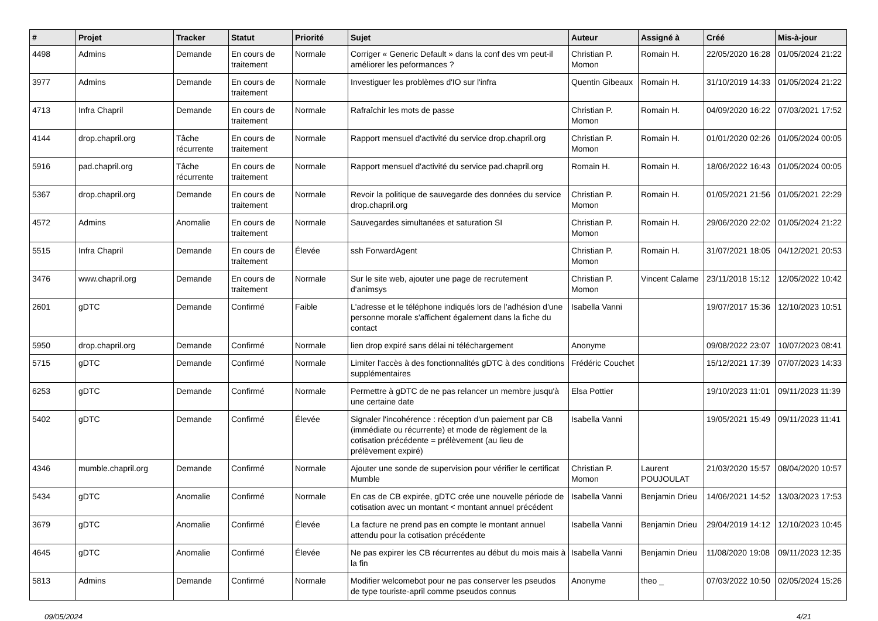| # | Projet | Tracker | Statut | Priorité | Sujet | Auteur | Assigné à | Créé | Mis-à-jour |
| --- | --- | --- | --- | --- | --- | --- | --- | --- | --- |
| 4498 | Admins | Demande | En cours de traitement | Normale | Corriger « Generic Default » dans la conf des vm peut-il améliorer les peformances ? | Christian P. Momon | Romain H. | 22/05/2020 16:28 | 01/05/2024 21:22 |
| 3977 | Admins | Demande | En cours de traitement | Normale | Investiguer les problèmes d'IO sur l'infra | Quentin Gibeaux | Romain H. | 31/10/2019 14:33 | 01/05/2024 21:22 |
| 4713 | Infra Chapril | Demande | En cours de traitement | Normale | Rafraîchir les mots de passe | Christian P. Momon | Romain H. | 04/09/2020 16:22 | 07/03/2021 17:52 |
| 4144 | drop.chapril.org | Tâche récurrente | En cours de traitement | Normale | Rapport mensuel d'activité du service drop.chapril.org | Christian P. Momon | Romain H. | 01/01/2020 02:26 | 01/05/2024 00:05 |
| 5916 | pad.chapril.org | Tâche récurrente | En cours de traitement | Normale | Rapport mensuel d'activité du service pad.chapril.org | Romain H. | Romain H. | 18/06/2022 16:43 | 01/05/2024 00:05 |
| 5367 | drop.chapril.org | Demande | En cours de traitement | Normale | Revoir la politique de sauvegarde des données du service drop.chapril.org | Christian P. Momon | Romain H. | 01/05/2021 21:56 | 01/05/2021 22:29 |
| 4572 | Admins | Anomalie | En cours de traitement | Normale | Sauvegardes simultanées et saturation SI | Christian P. Momon | Romain H. | 29/06/2020 22:02 | 01/05/2024 21:22 |
| 5515 | Infra Chapril | Demande | En cours de traitement | Élevée | ssh ForwardAgent | Christian P. Momon | Romain H. | 31/07/2021 18:05 | 04/12/2021 20:53 |
| 3476 | www.chapril.org | Demande | En cours de traitement | Normale | Sur le site web, ajouter une page de recrutement d'animsys | Christian P. Momon | Vincent Calame | 23/11/2018 15:12 | 12/05/2022 10:42 |
| 2601 | gDTC | Demande | Confirmé | Faible | L'adresse et le téléphone indiqués lors de l'adhésion d'une personne morale s'affichent également dans la fiche du contact | Isabella Vanni | | 19/07/2017 15:36 | 12/10/2023 10:51 |
| 5950 | drop.chapril.org | Demande | Confirmé | Normale | lien drop expiré sans délai ni téléchargement | Anonyme | | 09/08/2022 23:07 | 10/07/2023 08:41 |
| 5715 | gDTC | Demande | Confirmé | Normale | Limiter l'accès à des fonctionnalités gDTC à des conditions supplémentaires | Frédéric Couchet | | 15/12/2021 17:39 | 07/07/2023 14:33 |
| 6253 | gDTC | Demande | Confirmé | Normale | Permettre à gDTC de ne pas relancer un membre jusqu'à une certaine date | Elsa Pottier | | 19/10/2023 11:01 | 09/11/2023 11:39 |
| 5402 | gDTC | Demande | Confirmé | Élevée | Signaler l'incohérence : réception d'un paiement par CB (immédiate ou récurrente) et mode de règlement de la cotisation précédente = prélèvement (au lieu de prélèvement expiré) | Isabella Vanni | | 19/05/2021 15:49 | 09/11/2023 11:41 |
| 4346 | mumble.chapril.org | Demande | Confirmé | Normale | Ajouter une sonde de supervision pour vérifier le certificat Mumble | Christian P. Momon | Laurent POUJOULAT | 21/03/2020 15:57 | 08/04/2020 10:57 |
| 5434 | gDTC | Anomalie | Confirmé | Normale | En cas de CB expirée, gDTC crée une nouvelle période de cotisation avec un montant < montant annuel précédent | Isabella Vanni | Benjamin Drieu | 14/06/2021 14:52 | 13/03/2023 17:53 |
| 3679 | gDTC | Anomalie | Confirmé | Élevée | La facture ne prend pas en compte le montant annuel attendu pour la cotisation précédente | Isabella Vanni | Benjamin Drieu | 29/04/2019 14:12 | 12/10/2023 10:45 |
| 4645 | gDTC | Anomalie | Confirmé | Élevée | Ne pas expirer les CB récurrentes au début du mois mais à la fin | Isabella Vanni | Benjamin Drieu | 11/08/2020 19:08 | 09/11/2023 12:35 |
| 5813 | Admins | Demande | Confirmé | Normale | Modifier welcomebot pour ne pas conserver les pseudos de type touriste-april comme pseudos connus | Anonyme | theo _ | 07/03/2022 10:50 | 02/05/2024 15:26 |
09/05/2024 4/21